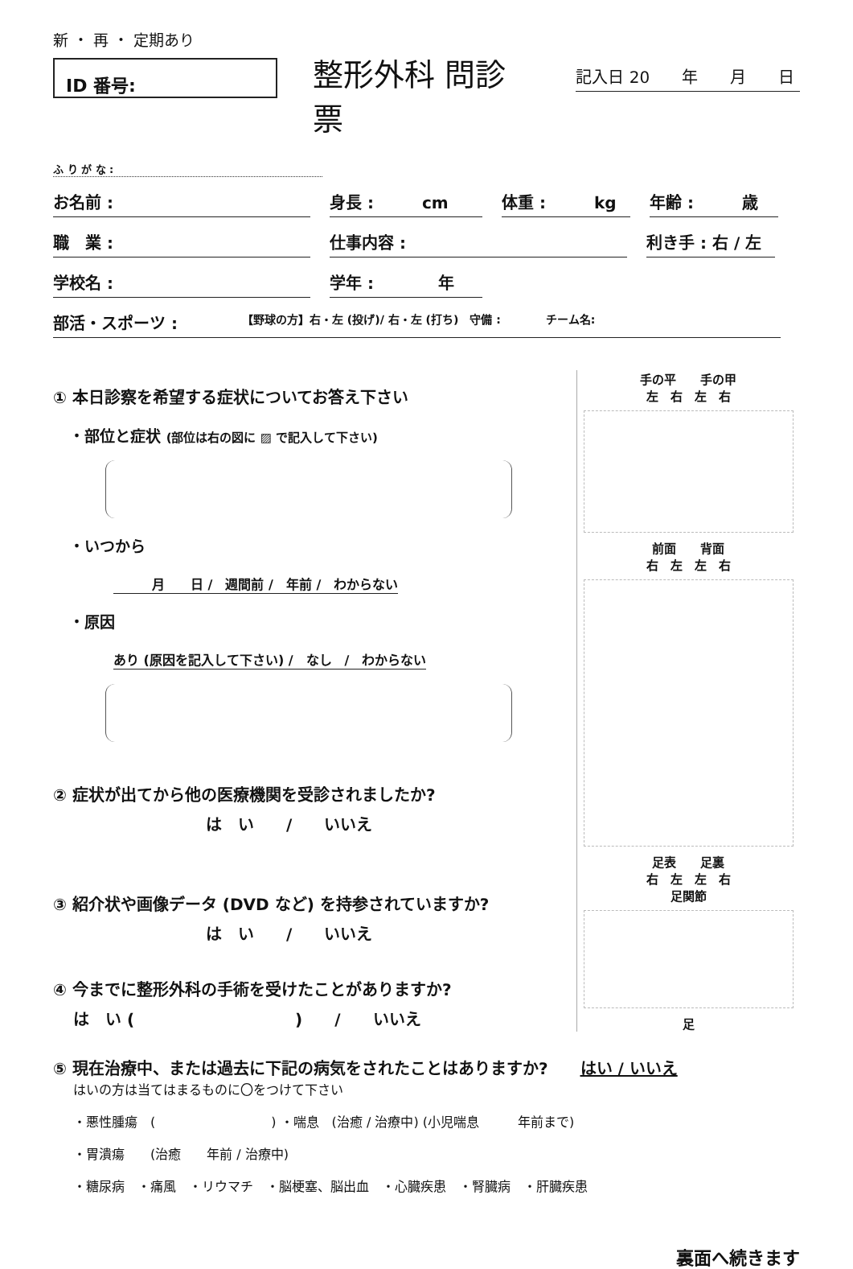新 ・ 再 ・ 定期あり
ID 番号:
整形外科 問診票
記入日 20　　年　　月　　日
ふ り が な :
お名前 : 身長 :　　　cm 体重 :　　　kg 年齢 :　　　歳
職　業 : 仕事内容 : 利き手 : 右 / 左
学校名 : 学年 :　　　　年
部活・スポーツ :　　　　【野球の方】右・左 (投げ)/ 右・左 (打ち)　守備 :　　　　チーム名:
① 本日診察を希望する症状についてお答え下さい
・部位と症状 (部位は右の図に ▨ で記入して下さい)
・いつから
　　　月　　日 /　週間前 /　年前 /　わからない
・原因
あり (原因を記入して下さい) /　なし　/　わからない
② 症状が出てから他の医療機関を受診されましたか?
は　い　　/　　いいえ
③ 紹介状や画像データ (DVD など) を持参されていますか?
は　い　　/　　いいえ
④ 今までに整形外科の手術を受けたことがありますか?
は　い (　　　　　　　　　　)　　/　　いいえ
手の平　　手の甲
左　右　左　右
前面　　背面
右　左　左　右
足表　　足裏
右　左　左　右
足関節
足
⑤ 現在治療中、または過去に下記の病気をされたことはありますか?　　はい / いいえ
はいの方は当てはまるものに〇をつけて下さい
・悪性腫瘍　(　　　　　　　　　) ・喘息　(治癒 / 治療中) (小児喘息　　　年前まで)
・胃潰瘍　　(治癒　　年前 / 治療中)
・糖尿病　・痛風　・リウマチ　・脳梗塞、脳出血　・心臓疾患　・腎臓病　・肝臓疾患
裏面へ続きます